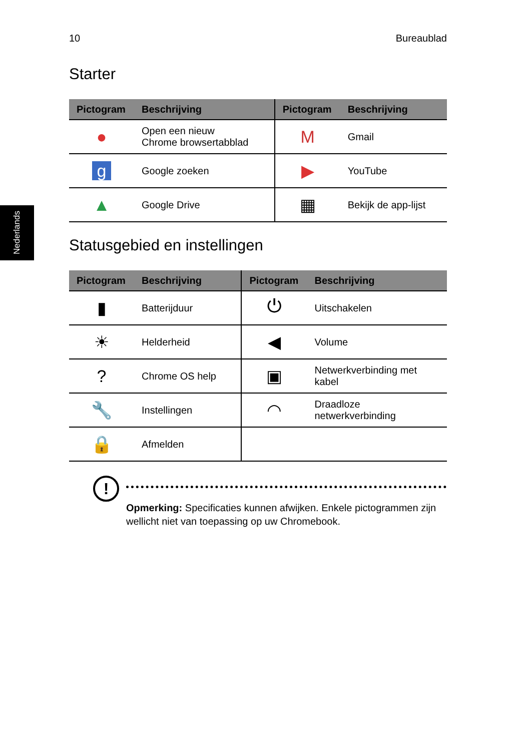10 Bureaublad
Nederlands
Starter
| Pictogram | Beschrijving | Pictogram | Beschrijving |
| --- | --- | --- | --- |
| ● | Open een nieuw Chrome browsertabblad | M | Gmail |
| g | Google zoeken | ▶ | YouTube |
| ▲ | Google Drive | ▦ | Bekijk de app-lijst |
Statusgebied en instellingen
| Pictogram | Beschrijving | Pictogram | Beschrijving |
| --- | --- | --- | --- |
| ▮ | Batterijduur | ⏻ | Uitschakelen |
| ☀ | Helderheid | ◀ | Volume |
| ? | Chrome OS help | ▣ | Netwerkverbinding met kabel |
| 🔧 | Instellingen | ◠ | Draadloze netwerkverbinding |
| 🔒 | Afmelden | | |
!
Opmerking: Specificaties kunnen afwijken. Enkele pictogrammen zijn wellicht niet van toepassing op uw Chromebook.